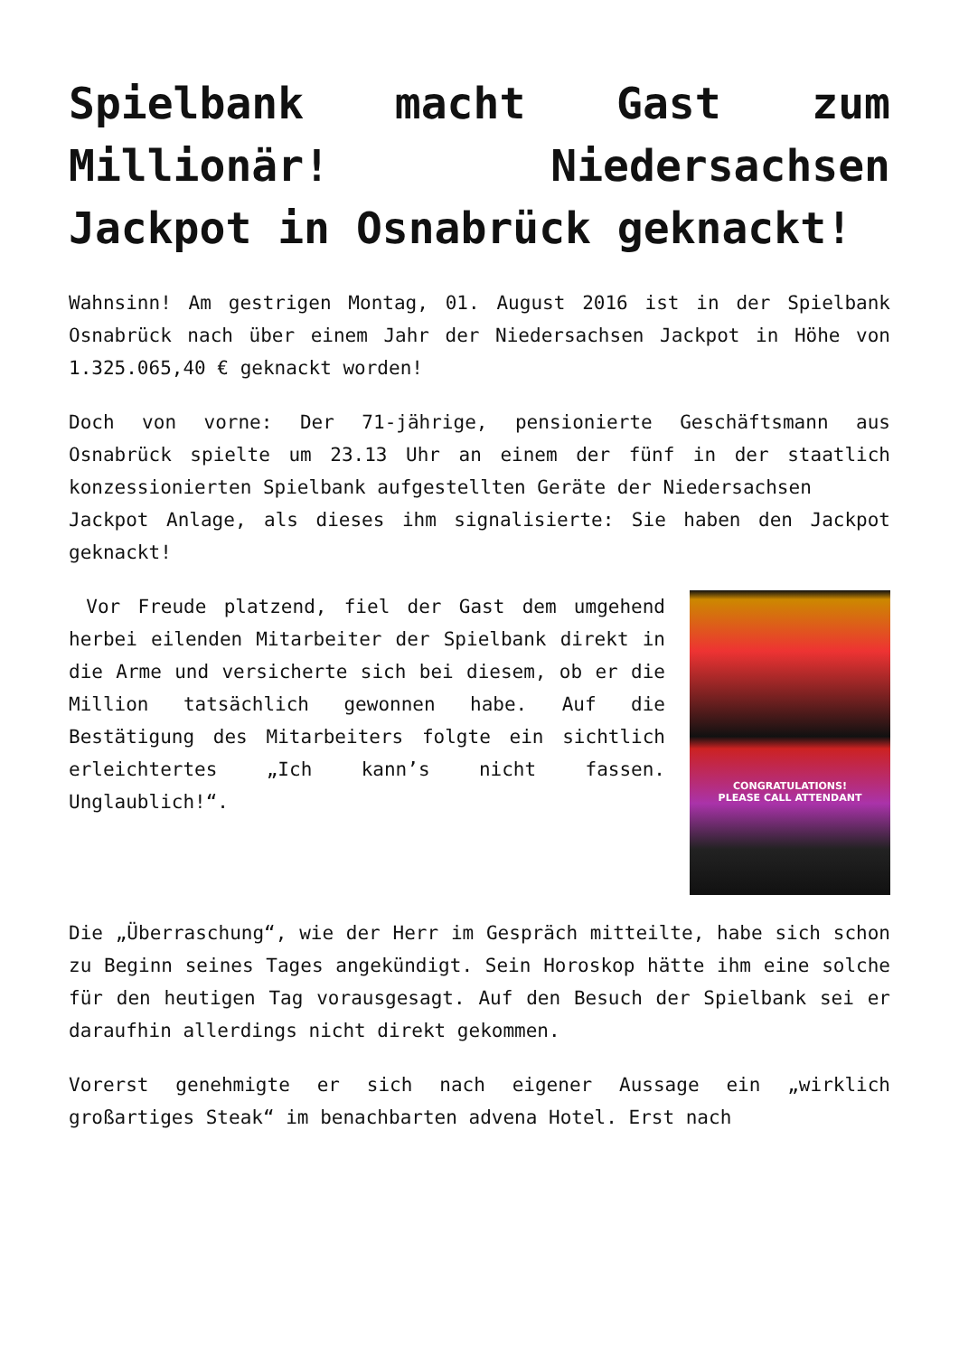Spielbank macht Gast zum Millionär! Niedersachsen Jackpot in Osnabrück geknackt!
Wahnsinn! Am gestrigen Montag, 01. August 2016 ist in der Spielbank Osnabrück nach über einem Jahr der Niedersachsen Jackpot in Höhe von 1.325.065,40 € geknackt worden!
Doch von vorne: Der 71-jährige, pensionierte Geschäftsmann aus Osnabrück spielte um 23.13 Uhr an einem der fünf in der staatlich konzessionierten Spielbank aufgestellten Geräte der Niedersachsen
Jackpot Anlage, als dieses ihm signalisierte: Sie haben den Jackpot geknackt!
Vor Freude platzend, fiel der Gast dem umgehend herbei eilenden Mitarbeiter der Spielbank direkt in die Arme und versicherte sich bei diesem, ob er die Million tatsächlich gewonnen habe. Auf die Bestätigung des Mitarbeiters folgte ein sichtlich erleichtertes „Ich kann’s nicht fassen. Unglaublich!“.
CONGRATULATIONS!
PLEASE CALL ATTENDANT
Die „Überraschung“, wie der Herr im Gespräch mitteilte, habe sich schon zu Beginn seines Tages angekündigt. Sein Horoskop hätte ihm eine solche für den heutigen Tag vorausgesagt. Auf den Besuch der Spielbank sei er daraufhin allerdings nicht direkt gekommen.
Vorerst genehmigte er sich nach eigener Aussage ein „wirklich großartiges Steak“ im benachbarten advena Hotel. Erst nach